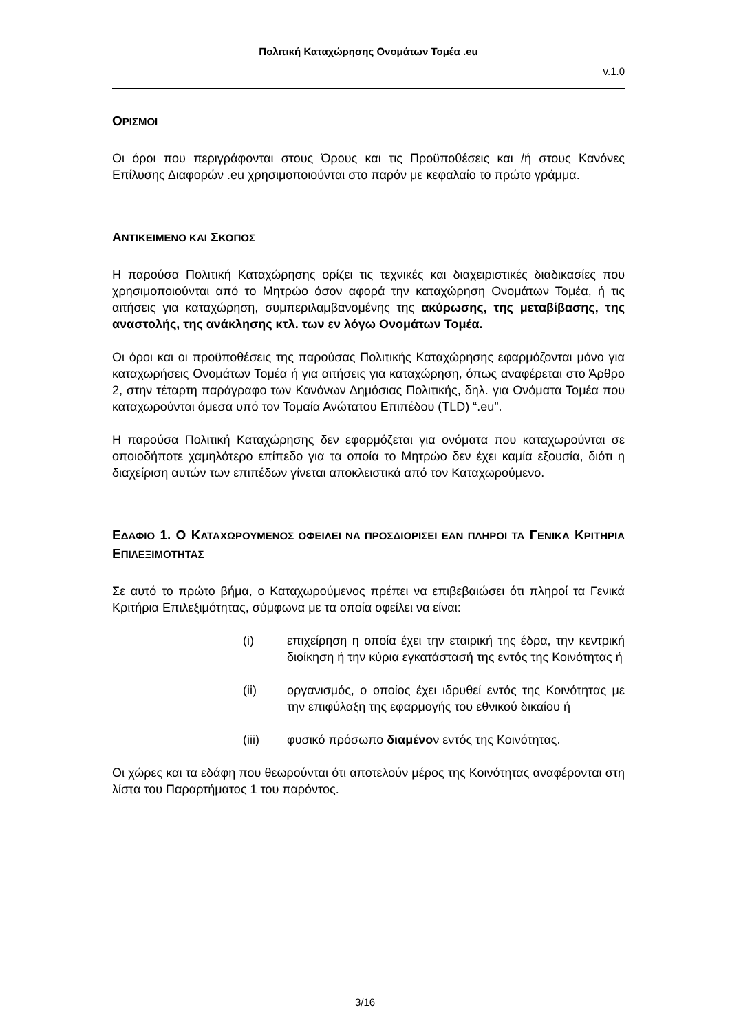Πολιτική Καταχώρησης Ονομάτων Τομέα .eu
v.1.0
ΟΡΙΣΜΟΙ
Οι όροι που περιγράφονται στους Όρους και τις Προϋποθέσεις και /ή στους Κανόνες Επίλυσης Διαφορών .eu χρησιμοποιούνται στο παρόν με κεφαλαίο το πρώτο γράμμα.
ΑΝΤΙΚΕΙΜΕΝΟ ΚΑΙ ΣΚΟΠΟΣ
Η παρούσα Πολιτική Καταχώρησης ορίζει τις τεχνικές και διαχειριστικές διαδικασίες που χρησιμοποιούνται από το Μητρώο όσον αφορά την καταχώρηση Ονομάτων Τομέα, ή τις αιτήσεις για καταχώρηση, συμπεριλαμβανομένης της ακύρωσης, της μεταβίβασης, της αναστολής, της ανάκλησης κτλ. των εν λόγω Ονομάτων Τομέα.
Οι όροι και οι προϋποθέσεις της παρούσας Πολιτικής Καταχώρησης εφαρμόζονται μόνο για καταχωρήσεις Ονομάτων Τομέα ή για αιτήσεις για καταχώρηση, όπως αναφέρεται στο Άρθρο 2, στην τέταρτη παράγραφο των Κανόνων Δημόσιας Πολιτικής, δηλ. για Ονόματα Τομέα που καταχωρούνται άμεσα υπό τον Τομαία Ανώτατου Επιπέδου (TLD) “.eu”.
Η παρούσα Πολιτική Καταχώρησης δεν εφαρμόζεται για ονόματα που καταχωρούνται σε οποιοδήποτε χαμηλότερο επίπεδο για τα οποία το Μητρώο δεν έχει καμία εξουσία, διότι η διαχείριση αυτών των επιπέδων γίνεται αποκλειστικά από τον Καταχωρούμενο.
ΕΔΑΦΙΟ 1. Ο ΚΑΤΑΧΩΡΟΥΜΕΝΟΣ ΟΦΕΙΛΕΙ ΝΑ ΠΡΟΣΔΙΟΡΙΣΕΙ ΕΑΝ ΠΛΗΡΟΙ ΤΑ ΓΕΝΙΚΑ ΚΡΙΤΗΡΙΑ ΕΠΙΛΕΞΙΜΟΤΗΤΑΣ
Σε αυτό το πρώτο βήμα, ο Καταχωρούμενος πρέπει να επιβεβαιώσει ότι πληροί τα Γενικά Κριτήρια Επιλεξιμότητας, σύμφωνα με τα οποία οφείλει να είναι:
(i) επιχείρηση η οποία έχει την εταιρική της έδρα, την κεντρική διοίκηση ή την κύρια εγκατάστασή της εντός της Κοινότητας ή
(ii) οργανισμός, ο οποίος έχει ιδρυθεί εντός της Κοινότητας με την επιφύλαξη της εφαρμογής του εθνικού δικαίου ή
(iii) φυσικό πρόσωπο διαμένον εντός της Κοινότητας.
Οι χώρες και τα εδάφη που θεωρούνται ότι αποτελούν μέρος της Κοινότητας αναφέρονται στη λίστα του Παραρτήματος 1 του παρόντος.
3/16